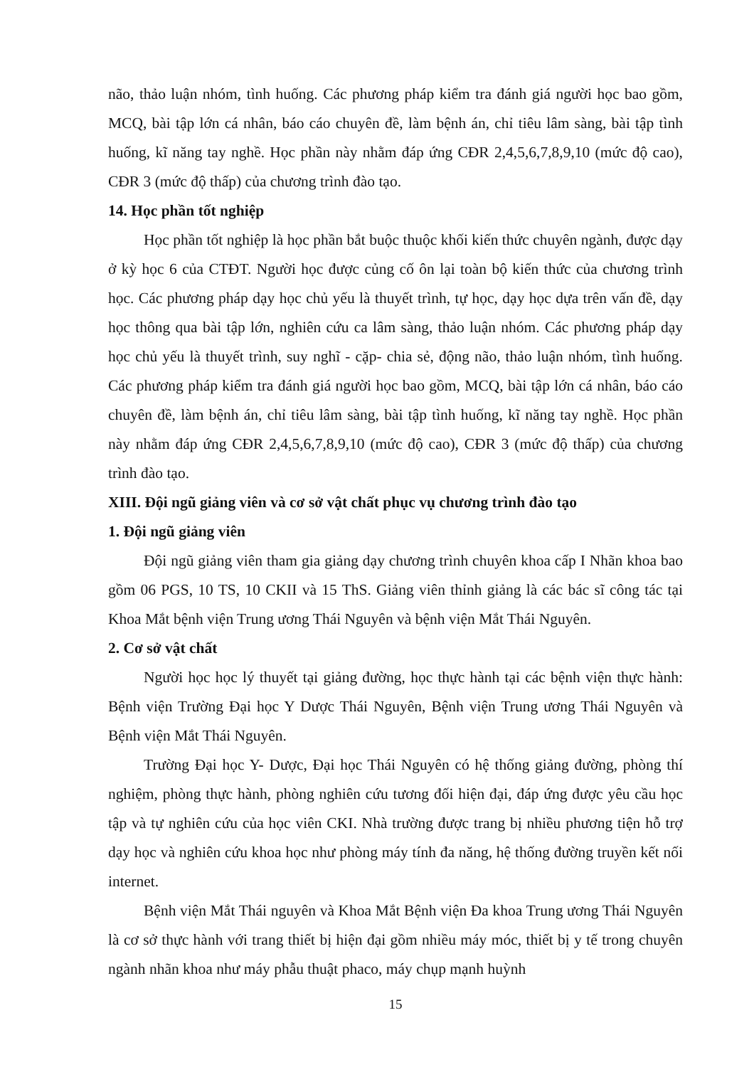não, thảo luận nhóm, tình huống. Các phương pháp kiểm tra đánh giá người học bao gồm, MCQ, bài tập lớn cá nhân, báo cáo chuyên đề, làm bệnh án, chỉ tiêu lâm sàng, bài tập tình huống, kĩ năng tay nghề. Học phần này nhằm đáp ứng CĐR 2,4,5,6,7,8,9,10 (mức độ cao), CĐR 3 (mức độ thấp) của chương trình đào tạo.
14. Học phần tốt nghiệp
Học phần tốt nghiệp là học phần bắt buộc thuộc khối kiến thức chuyên ngành, được dạy ở kỳ học 6 của CTĐT. Người học được củng cố ôn lại toàn bộ kiến thức của chương trình học. Các phương pháp dạy học chủ yếu là thuyết trình, tự học, dạy học dựa trên vấn đề, dạy học thông qua bài tập lớn, nghiên cứu ca lâm sàng, thảo luận nhóm. Các phương pháp dạy học chủ yếu là thuyết trình, suy nghĩ - cặp- chia sẻ, động não, thảo luận nhóm, tình huống. Các phương pháp kiểm tra đánh giá người học bao gồm, MCQ, bài tập lớn cá nhân, báo cáo chuyên đề, làm bệnh án, chỉ tiêu lâm sàng, bài tập tình huống, kĩ năng tay nghề. Học phần này nhằm đáp ứng CĐR 2,4,5,6,7,8,9,10 (mức độ cao), CĐR 3 (mức độ thấp) của chương trình đào tạo.
XIII. Đội ngũ giảng viên và cơ sở vật chất phục vụ chương trình đào tạo
1. Đội ngũ giảng viên
Đội ngũ giảng viên tham gia giảng dạy chương trình chuyên khoa cấp I Nhãn khoa bao gồm 06 PGS, 10 TS, 10 CKII và 15 ThS. Giảng viên thỉnh giảng là các bác sĩ công tác tại Khoa Mắt bệnh viện Trung ương Thái Nguyên và bệnh viện Mắt Thái Nguyên.
2. Cơ sở vật chất
Người học học lý thuyết tại giảng đường, học thực hành tại các bệnh viện thực hành: Bệnh viện Trường Đại học Y Dược Thái Nguyên, Bệnh viện Trung ương Thái Nguyên và Bệnh viện Mắt Thái Nguyên.
Trường Đại học Y- Dược, Đại học Thái Nguyên có hệ thống giảng đường, phòng thí nghiệm, phòng thực hành, phòng nghiên cứu tương đối hiện đại, đáp ứng được yêu cầu học tập và tự nghiên cứu của học viên CKI. Nhà trường được trang bị nhiều phương tiện hỗ trợ dạy học và nghiên cứu khoa học như phòng máy tính đa năng, hệ thống đường truyền kết nối internet.
Bệnh viện Mắt Thái nguyên và Khoa Mắt Bệnh viện Đa khoa Trung ương Thái Nguyên là cơ sở thực hành với trang thiết bị hiện đại gồm nhiều máy móc, thiết bị y tế trong chuyên ngành nhãn khoa như máy phẫu thuật phaco, máy chụp mạnh huỳnh
15